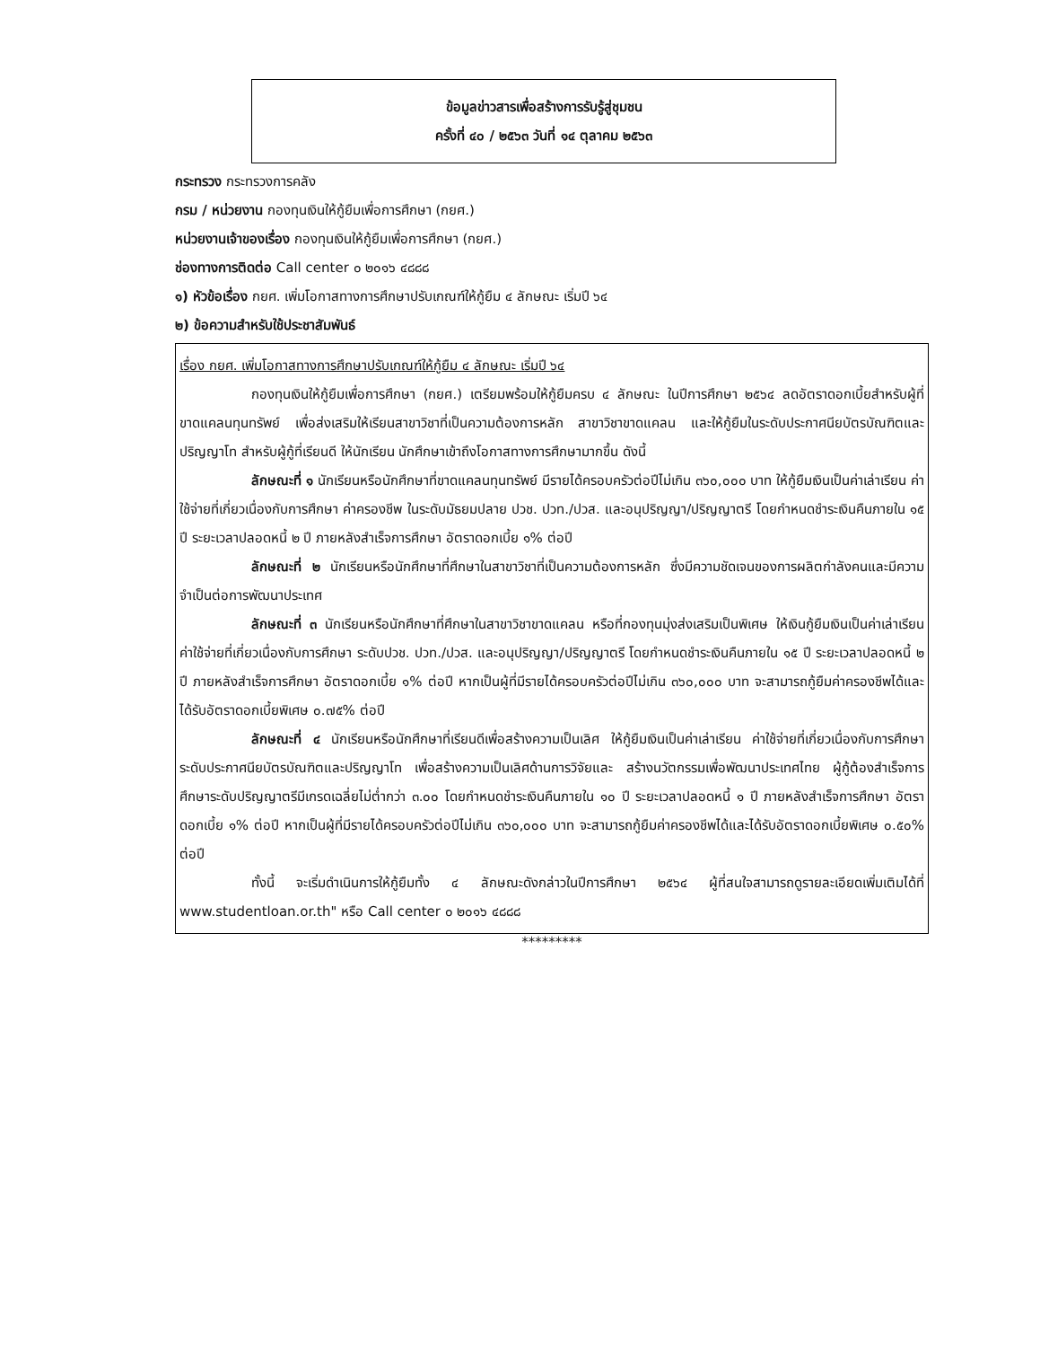ข้อมูลข่าวสารเพื่อสร้างการรับรู้สู่ชุมชน
ครั้งที่ ๔๐ / ๒๕๖๓ วันที่ ๑๔ ตุลาคม ๒๕๖๓
กระทรวง กระทรวงการคลัง
กรม / หน่วยงาน กองทุนเงินให้กู้ยืมเพื่อการศึกษา (กยศ.)
หน่วยงานเจ้าของเรื่อง กองทุนเงินให้กู้ยืมเพื่อการศึกษา (กยศ.)
ช่องทางการติดต่อ Call center ๐ ๒๐๑๖ ๔๘๘๘
๑) หัวข้อเรื่อง กยศ. เพิ่มโอกาสทางการศึกษาปรับเกณฑ์ให้กู้ยืม ๔ ลักษณะ เริ่มปี ๖๔
๒) ข้อความสำหรับใช้ประชาสัมพันธ์
เรื่อง กยศ. เพิ่มโอกาสทางการศึกษาปรับเกณฑ์ให้กู้ยืม ๔ ลักษณะ เริ่มปี ๖๔
กองทุนเงินให้กู้ยืมเพื่อการศึกษา (กยศ.) เตรียมพร้อมให้กู้ยืมครบ ๔ ลักษณะ ในปีการศึกษา ๒๕๖๔ ลดอัตราดอกเบี้ยสำหรับผู้ที่ขาดแคลนทุนทรัพย์ เพื่อส่งเสริมให้เรียนสาขาวิชาที่เป็นความต้องการหลัก สาขาวิชาขาดแคลน และให้กู้ยืมในระดับประกาศนียบัตรบัณฑิตและปริญญาโท สำหรับผู้กู้ที่เรียนดี ให้นักเรียน นักศึกษาเข้าถึงโอกาสทางการศึกษามากขึ้น ดังนี้
ลักษณะที่ ๑ นักเรียนหรือนักศึกษาที่ขาดแคลนทุนทรัพย์ มีรายได้ครอบครัวต่อปีไม่เกิน ๓๖๐,๐๐๐ บาท ให้กู้ยืมเงินเป็นค่าเล่าเรียน ค่าใช้จ่ายที่เกี่ยวเนื่องกับการศึกษา ค่าครองชีพ ในระดับมัธยมปลาย ปวช. ปวท./ปวส. และอนุปริญญา/ปริญญาตรี โดยกำหนดชำระเงินคืนภายใน ๑๕ ปี ระยะเวลาปลอดหนี้ ๒ ปี ภายหลังสำเร็จการศึกษา อัตราดอกเบี้ย ๑% ต่อปี
ลักษณะที่ ๒ นักเรียนหรือนักศึกษาที่ศึกษาในสาขาวิชาที่เป็นความต้องการหลัก ซึ่งมีความชัดเจนของการผลิตกำลังคนและมีความจำเป็นต่อการพัฒนาประเทศ
ลักษณะที่ ๓ นักเรียนหรือนักศึกษาที่ศึกษาในสาขาวิชาขาดแคลน หรือที่กองทุนมุ่งส่งเสริมเป็นพิเศษ ให้เงินกู้ยืมเงินเป็นค่าเล่าเรียน ค่าใช้จ่ายที่เกี่ยวเนื่องกับการศึกษา ระดับปวช. ปวท./ปวส. และอนุปริญญา/ปริญญาตรี โดยกำหนดชำระเงินคืนภายใน ๑๕ ปี ระยะเวลาปลอดหนี้ ๒ ปี ภายหลังสำเร็จการศึกษา อัตราดอกเบี้ย ๑% ต่อปี หากเป็นผู้ที่มีรายได้ครอบครัวต่อปีไม่เกิน ๓๖๐,๐๐๐ บาท จะสามารถกู้ยืมค่าครองชีพได้และได้รับอัตราดอกเบี้ยพิเศษ ๐.๗๕% ต่อปี
ลักษณะที่ ๔ นักเรียนหรือนักศึกษาที่เรียนดีเพื่อสร้างความเป็นเลิศ ให้กู้ยืมเงินเป็นค่าเล่าเรียน ค่าใช้จ่ายที่เกี่ยวเนื่องกับการศึกษา ระดับประกาศนียบัตรบัณฑิตและปริญญาโท เพื่อสร้างความเป็นเลิศด้านการวิจัยและ สร้างนวัตกรรมเพื่อพัฒนาประเทศไทย ผู้กู้ต้องสำเร็จการศึกษาระดับปริญญาตรีมีเกรดเฉลี่ยไม่ต่ำกว่า ๓.๐๐ โดยกำหนดชำระเงินคืนภายใน ๑๐ ปี ระยะเวลาปลอดหนี้ ๑ ปี ภายหลังสำเร็จการศึกษา อัตราดอกเบี้ย ๑% ต่อปี หากเป็นผู้ที่มีรายได้ครอบครัวต่อปีไม่เกิน ๓๖๐,๐๐๐ บาท จะสามารถกู้ยืมค่าครองชีพได้และได้รับอัตราดอกเบี้ยพิเศษ ๐.๕๐% ต่อปี
ทั้งนี้ จะเริ่มดำเนินการให้กู้ยืมทั้ง ๔ ลักษณะดังกล่าวในปีการศึกษา ๒๕๖๔ ผู้ที่สนใจสามารถดูรายละเอียดเพิ่มเติมได้ที่ www.studentloan.or.th" หรือ Call center ๐ ๒๐๑๖ ๔๘๘๘
*********